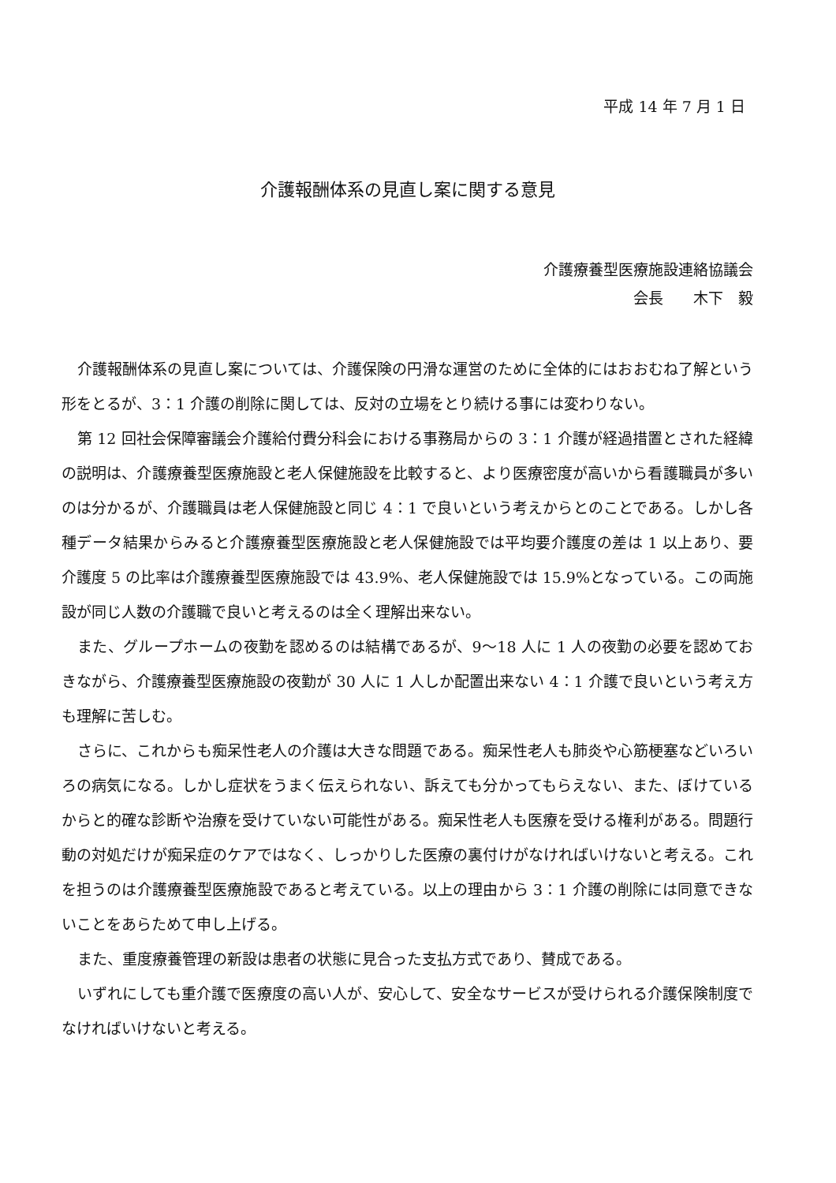平成 14 年 7 月 1 日
介護報酬体系の見直し案に関する意見
介護療養型医療施設連絡協議会
会長　　木下　毅
介護報酬体系の見直し案については、介護保険の円滑な運営のために全体的にはおおむね了解という形をとるが、3：1 介護の削除に関しては、反対の立場をとり続ける事には変わりない。
第 12 回社会保障審議会介護給付費分科会における事務局からの 3：1 介護が経過措置とされた経緯の説明は、介護療養型医療施設と老人保健施設を比較すると、より医療密度が高いから看護職員が多いのは分かるが、介護職員は老人保健施設と同じ 4：1 で良いという考えからとのことである。しかし各種データ結果からみると介護療養型医療施設と老人保健施設では平均要介護度の差は 1 以上あり、要介護度 5 の比率は介護療養型医療施設では 43.9%、老人保健施設では 15.9%となっている。この両施設が同じ人数の介護職で良いと考えるのは全く理解出来ない。
また、グループホームの夜勤を認めるのは結構であるが、9〜18 人に 1 人の夜勤の必要を認めておきながら、介護療養型医療施設の夜勤が 30 人に 1 人しか配置出来ない 4：1 介護で良いという考え方も理解に苦しむ。
さらに、これからも痴呆性老人の介護は大きな問題である。痴呆性老人も肺炎や心筋梗塞などいろいろの病気になる。しかし症状をうまく伝えられない、訴えても分かってもらえない、また、ぼけているからと的確な診断や治療を受けていない可能性がある。痴呆性老人も医療を受ける権利がある。問題行動の対処だけが痴呆症のケアではなく、しっかりした医療の裏付けがなければいけないと考える。これを担うのは介護療養型医療施設であると考えている。以上の理由から 3：1 介護の削除には同意できないことをあらためて申し上げる。
また、重度療養管理の新設は患者の状態に見合った支払方式であり、賛成である。
いずれにしても重介護で医療度の高い人が、安心して、安全なサービスが受けられる介護保険制度でなければいけないと考える。